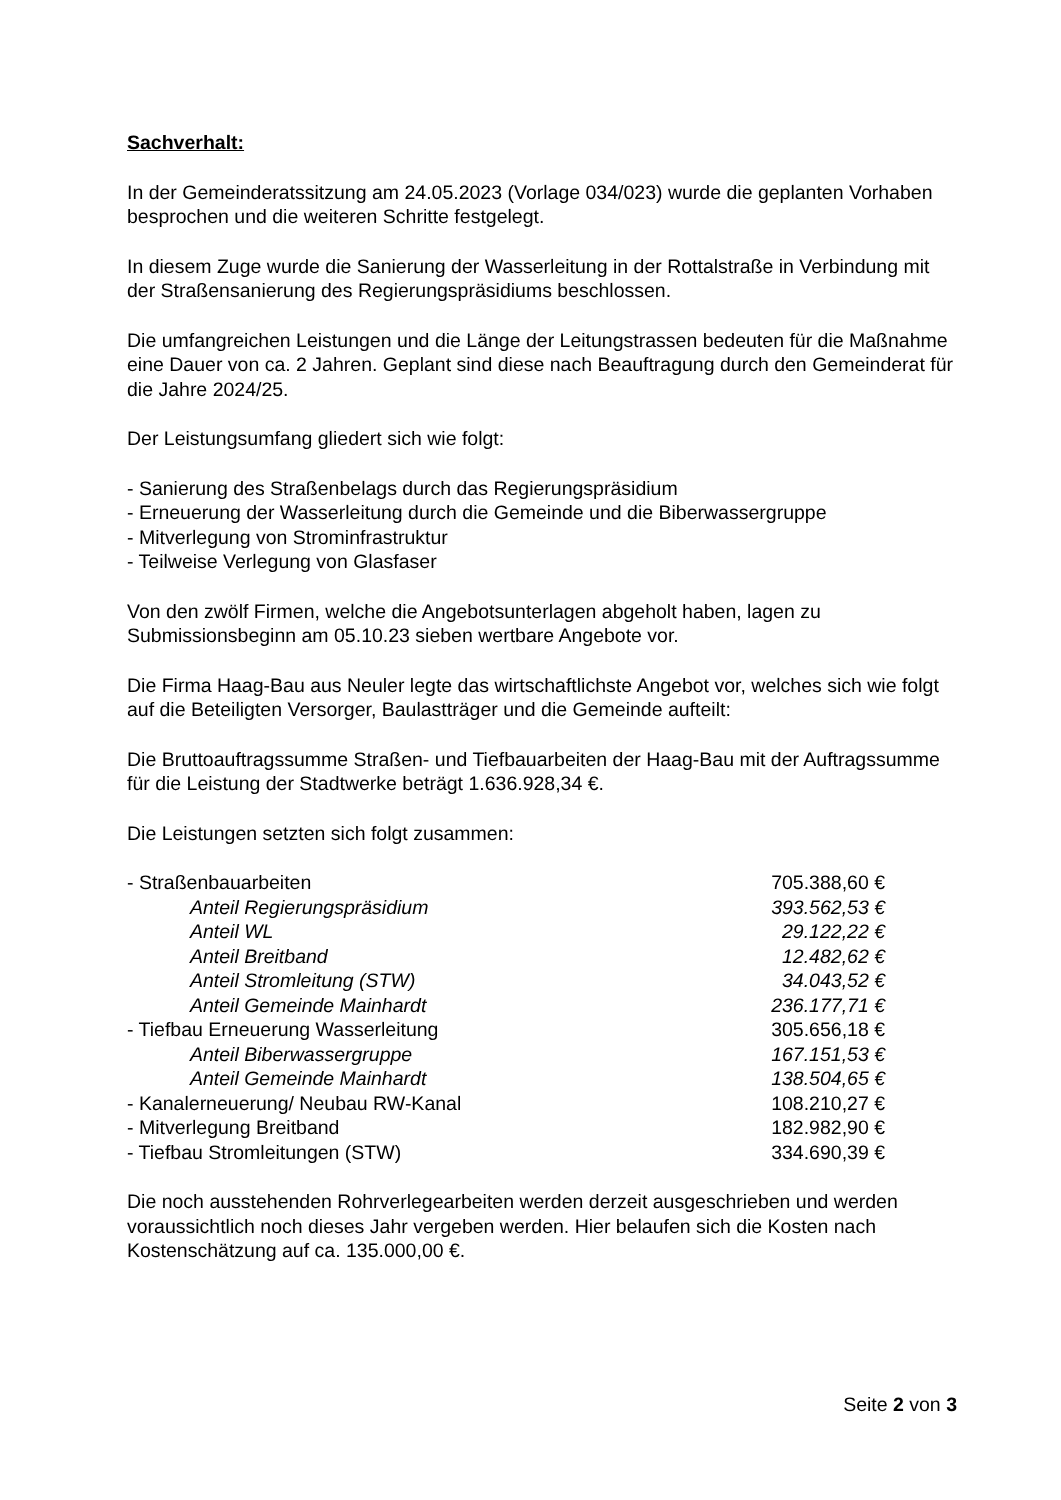Sachverhalt:
In der Gemeinderatssitzung am 24.05.2023 (Vorlage 034/023) wurde die geplanten Vorhaben besprochen und die weiteren Schritte festgelegt.
In diesem Zuge wurde die Sanierung der Wasserleitung in der Rottalstraße in Verbindung mit der Straßensanierung des Regierungspräsidiums beschlossen.
Die umfangreichen Leistungen und die Länge der Leitungstrassen bedeuten für die Maßnahme eine Dauer von ca. 2 Jahren. Geplant sind diese nach Beauftragung durch den Gemeinderat für die Jahre 2024/25.
Der Leistungsumfang gliedert sich wie folgt:
- Sanierung des Straßenbelags durch das Regierungspräsidium
- Erneuerung der Wasserleitung durch die Gemeinde und die Biberwassergruppe
- Mitverlegung von Strominfrastruktur
- Teilweise Verlegung von Glasfaser
Von den zwölf Firmen, welche die Angebotsunterlagen abgeholt haben, lagen zu Submissionsbeginn am 05.10.23 sieben wertbare Angebote vor.
Die Firma Haag-Bau aus Neuler legte das wirtschaftlichste Angebot vor, welches sich wie folgt auf die Beteiligten Versorger, Baulastträger und die Gemeinde aufteilt:
Die Bruttoauftragssumme Straßen- und Tiefbauarbeiten der Haag-Bau mit der Auftragssumme für die Leistung der Stadtwerke beträgt 1.636.928,34 €.
Die Leistungen setzten sich folgt zusammen:
| - Straßenbauarbeiten | 705.388,60 € |
| Anteil Regierungspräsidium | 393.562,53 € |
| Anteil WL | 29.122,22 € |
| Anteil Breitband | 12.482,62 € |
| Anteil Stromleitung (STW) | 34.043,52 € |
| Anteil Gemeinde Mainhardt | 236.177,71 € |
| - Tiefbau Erneuerung Wasserleitung | 305.656,18 € |
| Anteil Biberwassergruppe | 167.151,53 € |
| Anteil Gemeinde Mainhardt | 138.504,65 € |
| - Kanalerneuerung/ Neubau RW-Kanal | 108.210,27 € |
| - Mitverlegung Breitband | 182.982,90 € |
| - Tiefbau Stromleitungen (STW) | 334.690,39 € |
Die noch ausstehenden Rohrverlegearbeiten werden derzeit ausgeschrieben und werden voraussichtlich noch dieses Jahr vergeben werden. Hier belaufen sich die Kosten nach Kostenschätzung auf ca. 135.000,00 €.
Seite 2 von 3